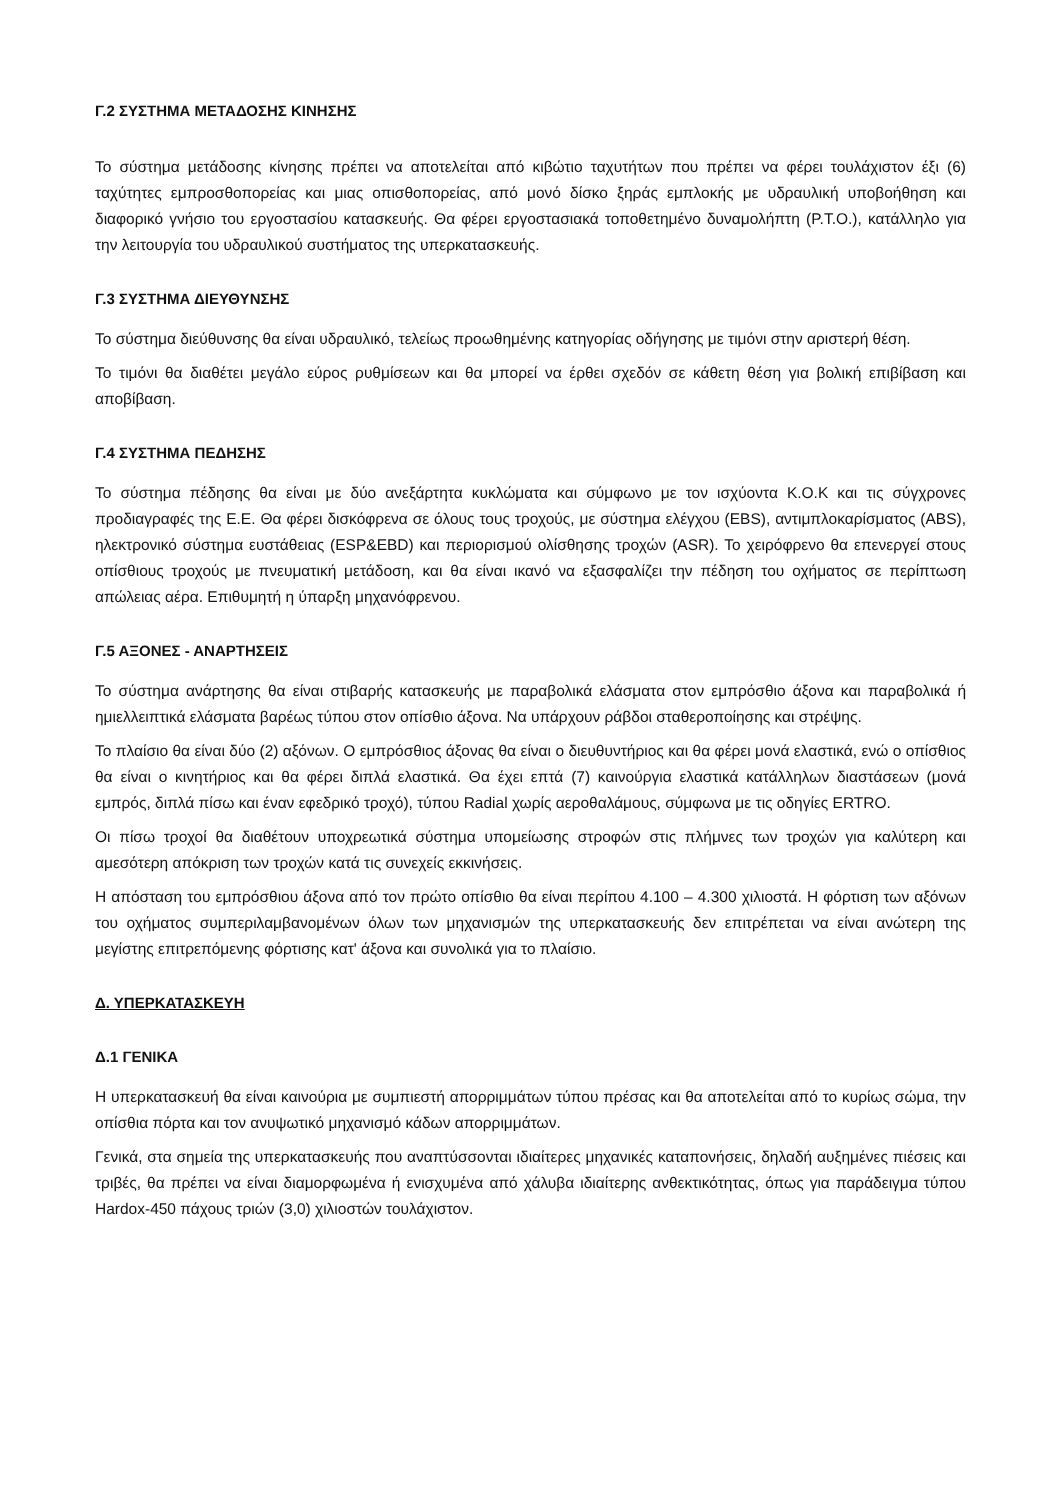Γ.2 ΣΥΣΤΗΜΑ ΜΕΤΑΔΟΣΗΣ ΚΙΝΗΣΗΣ
Το σύστημα μετάδοσης κίνησης πρέπει να αποτελείται από κιβώτιο ταχυτήτων που πρέπει να φέρει τουλάχιστον έξι (6) ταχύτητες εμπροσθοπορείας και μιας οπισθοπορείας, από μονό δίσκο ξηράς εμπλοκής με υδραυλική υποβοήθηση και διαφορικό γνήσιο του εργοστασίου κατασκευής. Θα φέρει εργοστασιακά τοποθετημένο δυναμολήπτη (P.T.O.), κατάλληλο για την λειτουργία του υδραυλικού συστήματος της υπερκατασκευής.
Γ.3 ΣΥΣΤΗΜΑ ΔΙΕΥΘΥΝΣΗΣ
Το σύστημα διεύθυνσης θα είναι υδραυλικό, τελείως προωθημένης κατηγορίας οδήγησης με τιμόνι στην αριστερή θέση.
Το τιμόνι θα διαθέτει μεγάλο εύρος ρυθμίσεων και θα μπορεί να έρθει σχεδόν σε κάθετη θέση για βολική επιβίβαση και αποβίβαση.
Γ.4 ΣΥΣΤΗΜΑ ΠΕΔΗΣΗΣ
Το σύστημα πέδησης θα είναι με δύο ανεξάρτητα κυκλώματα και σύμφωνο με τον ισχύοντα Κ.Ο.Κ και τις σύγχρονες προδιαγραφές της Ε.Ε. Θα φέρει δισκόφρενα σε όλους τους τροχούς, με σύστημα ελέγχου (EBS), αντιμπλοκαρίσματος (ABS), ηλεκτρονικό σύστημα ευστάθειας (ESP&EBD) και περιορισμού ολίσθησης τροχών (ASR). Το χειρόφρενο θα επενεργεί στους οπίσθιους τροχούς με πνευματική μετάδοση, και θα είναι ικανό να εξασφαλίζει την πέδηση του οχήματος σε περίπτωση απώλειας αέρα. Επιθυμητή η ύπαρξη μηχανόφρενου.
Γ.5 ΑΞΟΝΕΣ - ΑΝΑΡΤΗΣΕΙΣ
Το σύστημα ανάρτησης θα είναι στιβαρής κατασκευής με παραβολικά ελάσματα στον εμπρόσθιο άξονα και παραβολικά ή ημιελλειπτικά ελάσματα βαρέως τύπου στον οπίσθιο άξονα. Να υπάρχουν ράβδοι σταθεροποίησης και στρέψης.
Το πλαίσιο θα είναι δύο (2) αξόνων. Ο εμπρόσθιος άξονας θα είναι ο διευθυντήριος και θα φέρει μονά ελαστικά, ενώ ο οπίσθιος θα είναι ο κινητήριος και θα φέρει διπλά ελαστικά. Θα έχει επτά (7) καινούργια ελαστικά κατάλληλων διαστάσεων (μονά εμπρός, διπλά πίσω και έναν εφεδρικό τροχό), τύπου Radial χωρίς αεροθαλάμους, σύμφωνα με τις οδηγίες ERTRO.
Οι πίσω τροχοί θα διαθέτουν υποχρεωτικά σύστημα υπομείωσης στροφών στις πλήμνες των τροχών για καλύτερη και αμεσότερη απόκριση των τροχών κατά τις συνεχείς εκκινήσεις.
Η απόσταση του εμπρόσθιου άξονα από τον πρώτο οπίσθιο θα είναι περίπου 4.100 – 4.300 χιλιοστά. Η φόρτιση των αξόνων του οχήματος συμπεριλαμβανομένων όλων των μηχανισμών της υπερκατασκευής δεν επιτρέπεται να είναι ανώτερη της μεγίστης επιτρεπόμενης φόρτισης κατ' άξονα και συνολικά για το πλαίσιο.
Δ. ΥΠΕΡΚΑΤΑΣΚΕΥΗ
Δ.1 ΓΕΝΙΚΑ
Η υπερκατασκευή θα είναι καινούρια με συμπιεστή απορριμμάτων τύπου πρέσας και θα αποτελείται από το κυρίως σώμα, την οπίσθια πόρτα και τον ανυψωτικό μηχανισμό κάδων απορριμμάτων.
Γενικά, στα σημεία της υπερκατασκευής που αναπτύσσονται ιδιαίτερες μηχανικές καταπονήσεις, δηλαδή αυξημένες πιέσεις και τριβές, θα πρέπει να είναι διαμορφωμένα ή ενισχυμένα από χάλυβα ιδιαίτερης ανθεκτικότητας, όπως για παράδειγμα τύπου Hardox-450 πάχους τριών (3,0) χιλιοστών τουλάχιστον.